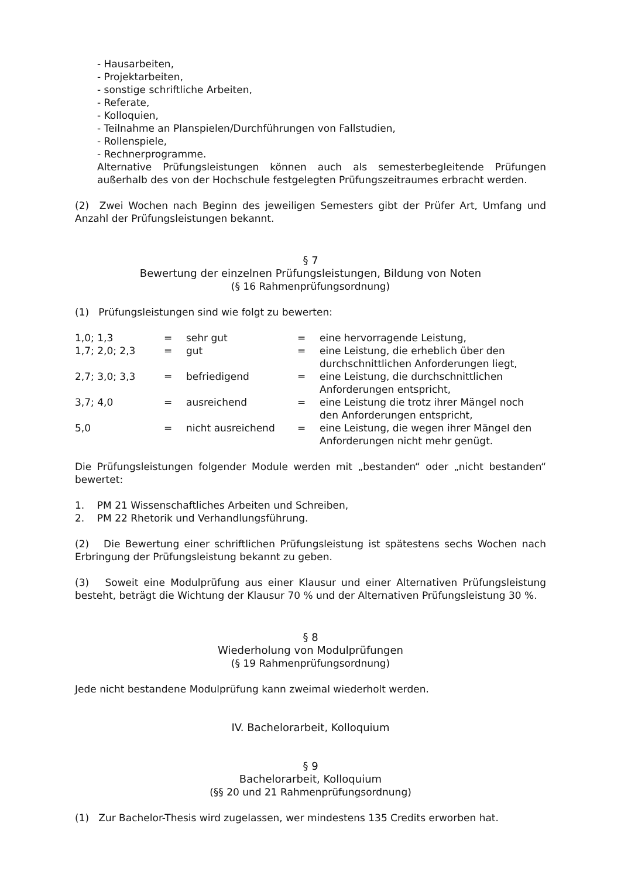- Hausarbeiten,
- Projektarbeiten,
- sonstige schriftliche Arbeiten,
- Referate,
- Kolloquien,
- Teilnahme an Planspielen/Durchführungen von Fallstudien,
- Rollenspiele,
- Rechnerprogramme.
Alternative Prüfungsleistungen können auch als semesterbegleitende Prüfungen außerhalb des von der Hochschule festgelegten Prüfungszeitraumes erbracht werden.
(2) Zwei Wochen nach Beginn des jeweiligen Semesters gibt der Prüfer Art, Umfang und Anzahl der Prüfungsleistungen bekannt.
§ 7
Bewertung der einzelnen Prüfungsleistungen, Bildung von Noten
(§ 16 Rahmenprüfungsordnung)
(1) Prüfungsleistungen sind wie folgt zu bewerten:
| 1,0; 1,3 | = | sehr gut | = | eine hervorragende Leistung, |
| 1,7; 2,0; 2,3 | = | gut | = | eine Leistung, die erheblich über den durchschnittlichen Anforderungen liegt, |
| 2,7; 3,0; 3,3 | = | befriedigend | = | eine Leistung, die durchschnittlichen Anforderungen entspricht, |
| 3,7; 4,0 | = | ausreichend | = | eine Leistung die trotz ihrer Mängel noch den Anforderungen entspricht, |
| 5,0 | = | nicht ausreichend | = | eine Leistung, die wegen ihrer Mängel den Anforderungen nicht mehr genügt. |
Die Prüfungsleistungen folgender Module werden mit „bestanden“ oder „nicht bestanden“ bewertet:
1. PM 21 Wissenschaftliches Arbeiten und Schreiben,
2. PM 22 Rhetorik und Verhandlungsführung.
(2) Die Bewertung einer schriftlichen Prüfungsleistung ist spätestens sechs Wochen nach Erbringung der Prüfungsleistung bekannt zu geben.
(3) Soweit eine Modulprüfung aus einer Klausur und einer Alternativen Prüfungsleistung besteht, beträgt die Wichtung der Klausur 70 % und der Alternativen Prüfungsleistung 30 %.
§ 8
Wiederholung von Modulprüfungen
(§ 19 Rahmenprüfungsordnung)
Jede nicht bestandene Modulprüfung kann zweimal wiederholt werden.
IV. Bachelorarbeit, Kolloquium
§ 9
Bachelorarbeit, Kolloquium
(§§ 20 und 21 Rahmenprüfungsordnung)
(1) Zur Bachelor-Thesis wird zugelassen, wer mindestens 135 Credits erworben hat.